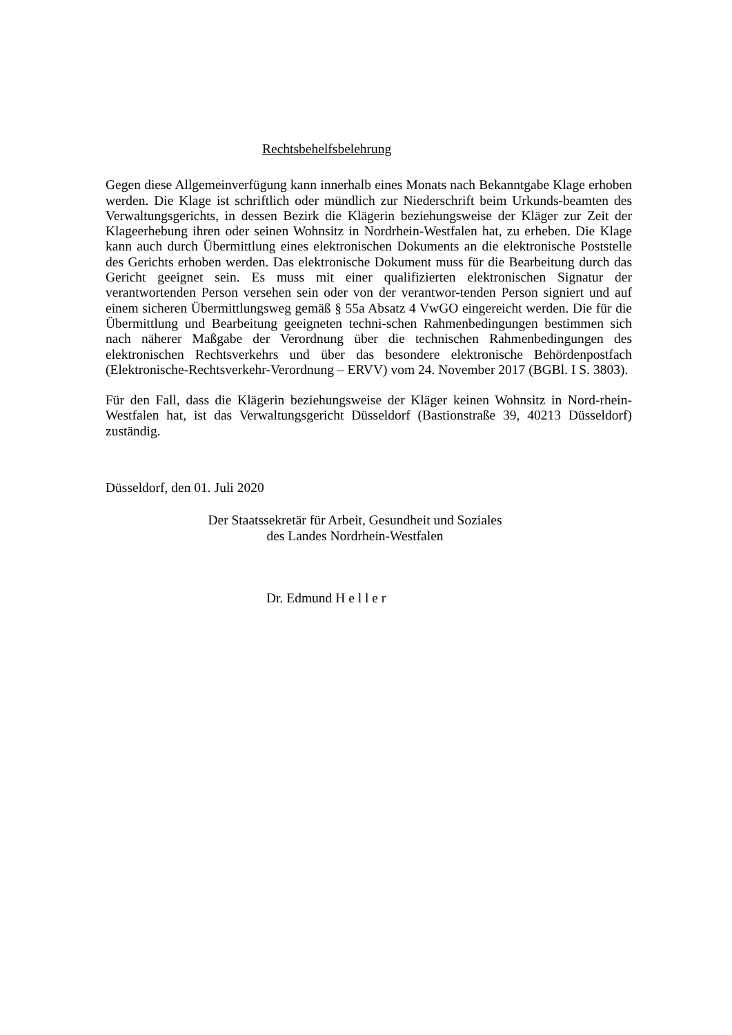Rechtsbehelfsbelehrung
Gegen diese Allgemeinverfügung kann innerhalb eines Monats nach Bekanntgabe Klage erhoben werden. Die Klage ist schriftlich oder mündlich zur Niederschrift beim Urkunds-beamten des Verwaltungsgerichts, in dessen Bezirk die Klägerin beziehungsweise der Kläger zur Zeit der Klageerhebung ihren oder seinen Wohnsitz in Nordrhein-Westfalen hat, zu erheben. Die Klage kann auch durch Übermittlung eines elektronischen Dokuments an die elektronische Poststelle des Gerichts erhoben werden. Das elektronische Dokument muss für die Bearbeitung durch das Gericht geeignet sein. Es muss mit einer qualifizierten elektronischen Signatur der verantwortenden Person versehen sein oder von der verantwor-tenden Person signiert und auf einem sicheren Übermittlungsweg gemäß § 55a Absatz 4 VwGO eingereicht werden. Die für die Übermittlung und Bearbeitung geeigneten techni-schen Rahmenbedingungen bestimmen sich nach näherer Maßgabe der Verordnung über die technischen Rahmenbedingungen des elektronischen Rechtsverkehrs und über das besondere elektronische Behördenpostfach (Elektronische-Rechtsverkehr-Verordnung – ERVV) vom 24. November 2017 (BGBl. I S. 3803).
Für den Fall, dass die Klägerin beziehungsweise der Kläger keinen Wohnsitz in Nord-rhein-Westfalen hat, ist das Verwaltungsgericht Düsseldorf (Bastionstraße 39, 40213 Düsseldorf) zuständig.
Düsseldorf, den 01. Juli 2020
Der Staatssekretär für Arbeit, Gesundheit und Soziales
des Landes Nordrhein-Westfalen
Dr. Edmund H e l l e r